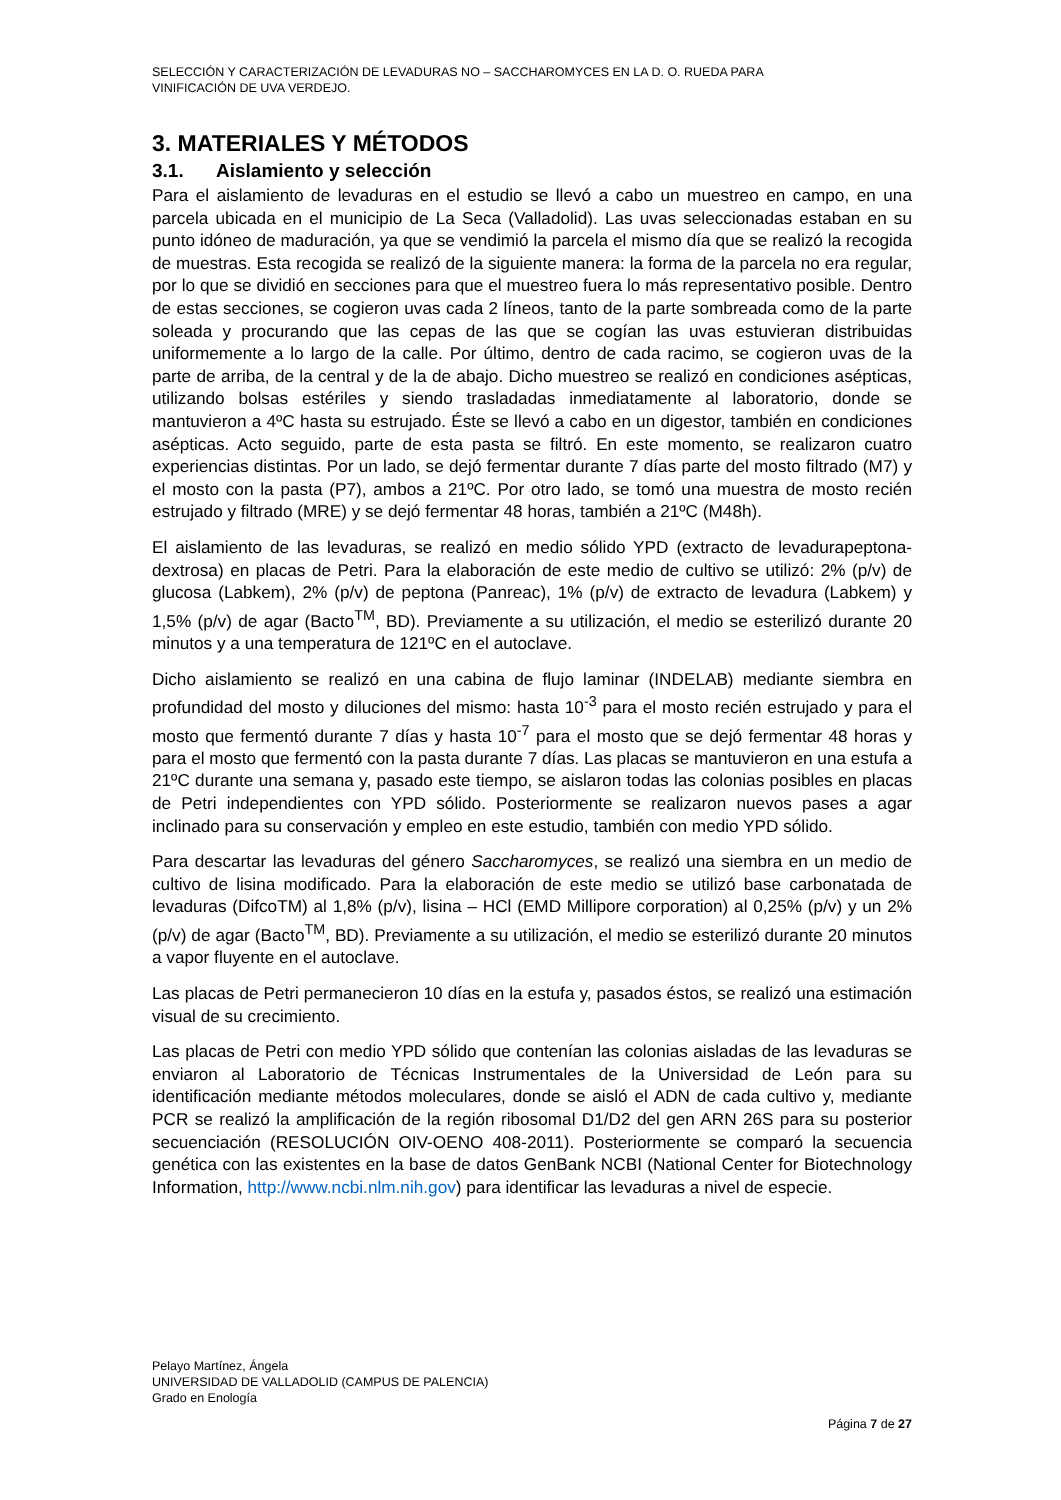SELECCIÓN Y CARACTERIZACIÓN DE LEVADURAS NO – SACCHAROMYCES EN LA D. O. RUEDA PARA
VINIFICACIÓN DE UVA VERDEJO.
3. MATERIALES Y MÉTODOS
3.1. Aislamiento y selección
Para el aislamiento de levaduras en el estudio se llevó a cabo un muestreo en campo, en una parcela ubicada en el municipio de La Seca (Valladolid). Las uvas seleccionadas estaban en su punto idóneo de maduración, ya que se vendimió la parcela el mismo día que se realizó la recogida de muestras. Esta recogida se realizó de la siguiente manera: la forma de la parcela no era regular, por lo que se dividió en secciones para que el muestreo fuera lo más representativo posible. Dentro de estas secciones, se cogieron uvas cada 2 líneos, tanto de la parte sombreada como de la parte soleada y procurando que las cepas de las que se cogían las uvas estuvieran distribuidas uniformemente a lo largo de la calle. Por último, dentro de cada racimo, se cogieron uvas de la parte de arriba, de la central y de la de abajo. Dicho muestreo se realizó en condiciones asépticas, utilizando bolsas estériles y siendo trasladadas inmediatamente al laboratorio, donde se mantuvieron a 4ºC hasta su estrujado. Éste se llevó a cabo en un digestor, también en condiciones asépticas. Acto seguido, parte de esta pasta se filtró. En este momento, se realizaron cuatro experiencias distintas. Por un lado, se dejó fermentar durante 7 días parte del mosto filtrado (M7) y el mosto con la pasta (P7), ambos a 21ºC. Por otro lado, se tomó una muestra de mosto recién estrujado y filtrado (MRE) y se dejó fermentar 48 horas, también a 21ºC (M48h).
El aislamiento de las levaduras, se realizó en medio sólido YPD (extracto de levadurapeptona-dextrosa) en placas de Petri. Para la elaboración de este medio de cultivo se utilizó: 2% (p/v) de glucosa (Labkem), 2% (p/v) de peptona (Panreac), 1% (p/v) de extracto de levadura (Labkem) y 1,5% (p/v) de agar (Bacto<sup>TM</sup>, BD). Previamente a su utilización, el medio se esterilizó durante 20 minutos y a una temperatura de 121ºC en el autoclave.
Dicho aislamiento se realizó en una cabina de flujo laminar (INDELAB) mediante siembra en profundidad del mosto y diluciones del mismo: hasta 10<sup>-3</sup> para el mosto recién estrujado y para el mosto que fermentó durante 7 días y hasta 10<sup>-7</sup> para el mosto que se dejó fermentar 48 horas y para el mosto que fermentó con la pasta durante 7 días. Las placas se mantuvieron en una estufa a 21ºC durante una semana y, pasado este tiempo, se aislaron todas las colonias posibles en placas de Petri independientes con YPD sólido. Posteriormente se realizaron nuevos pases a agar inclinado para su conservación y empleo en este estudio, también con medio YPD sólido.
Para descartar las levaduras del género Saccharomyces, se realizó una siembra en un medio de cultivo de lisina modificado. Para la elaboración de este medio se utilizó base carbonatada de levaduras (DifcoTM) al 1,8% (p/v), lisina – HCl (EMD Millipore corporation) al 0,25% (p/v) y un 2% (p/v) de agar (Bacto<sup>TM</sup>, BD). Previamente a su utilización, el medio se esterilizó durante 20 minutos a vapor fluyente en el autoclave.
Las placas de Petri permanecieron 10 días en la estufa y, pasados éstos, se realizó una estimación visual de su crecimiento.
Las placas de Petri con medio YPD sólido que contenían las colonias aisladas de las levaduras se enviaron al Laboratorio de Técnicas Instrumentales de la Universidad de León para su identificación mediante métodos moleculares, donde se aisló el ADN de cada cultivo y, mediante PCR se realizó la amplificación de la región ribosomal D1/D2 del gen ARN 26S para su posterior secuenciación (RESOLUCIÓN OIV-OENO 408-2011). Posteriormente se comparó la secuencia genética con las existentes en la base de datos GenBank NCBI (National Center for Biotechnology Information, http://www.ncbi.nlm.nih.gov) para identificar las levaduras a nivel de especie.
Pelayo Martínez, Ángela
UNIVERSIDAD DE VALLADOLID (CAMPUS DE PALENCIA)
Grado en Enología
Página 7 de 27